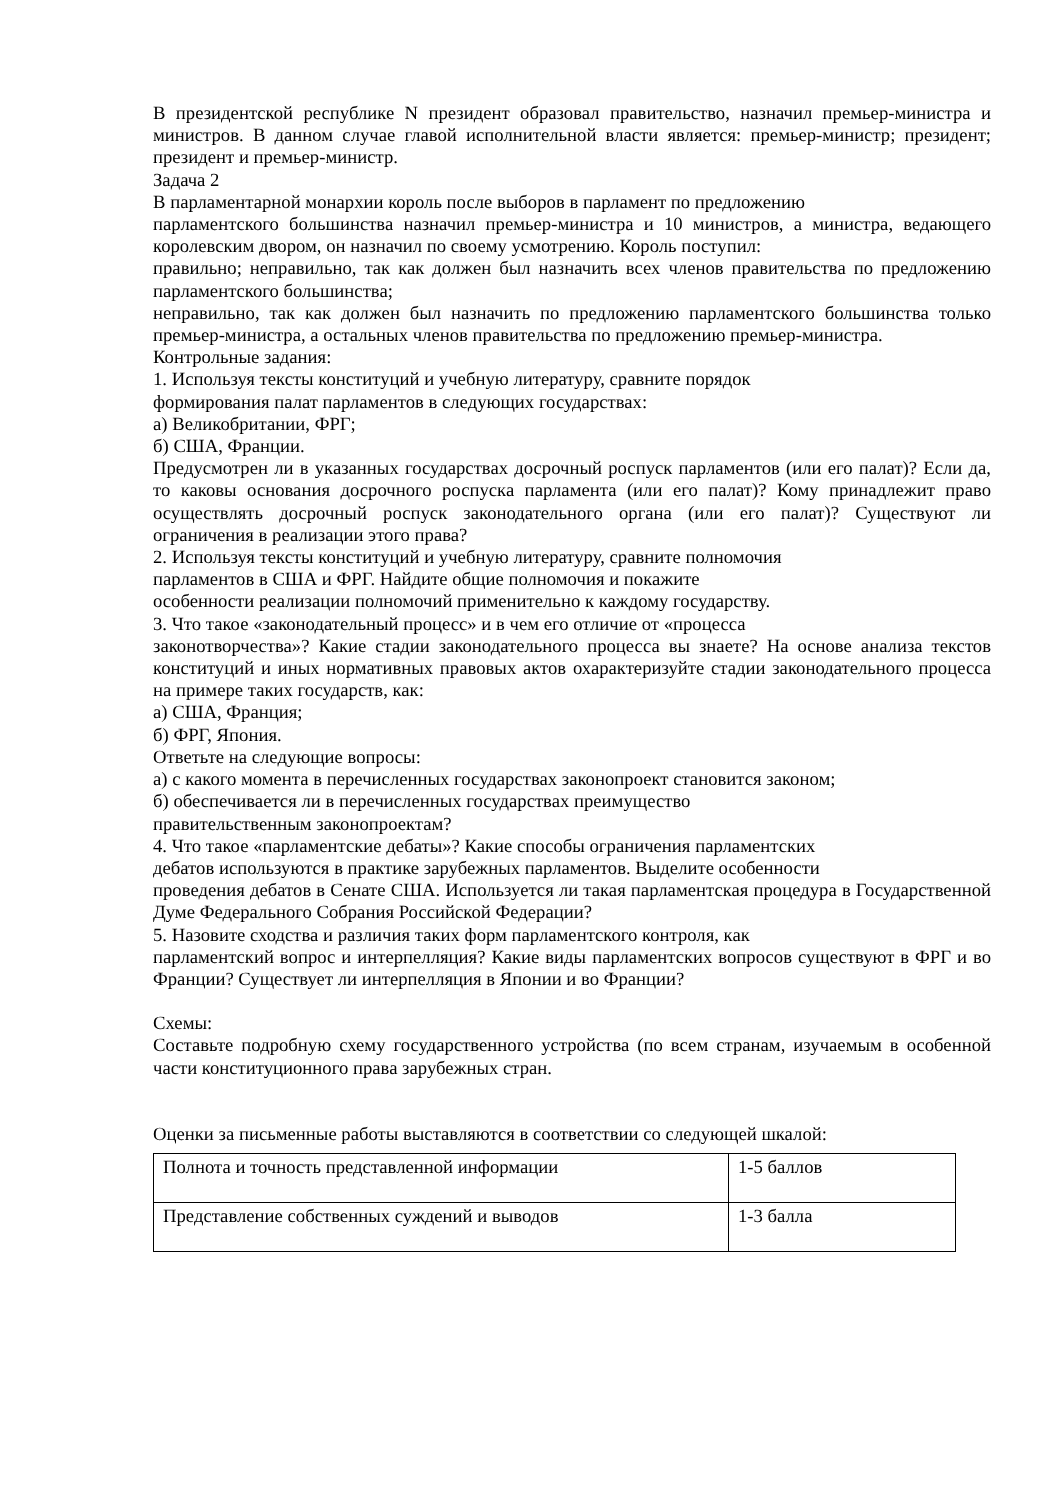В президентской республике N президент образовал правительство, назначил премьер-министра и министров. В данном случае главой исполнительной власти является: премьер-министр; президент; президент и премьер-министр.
Задача 2
В парламентарной монархии король после выборов в парламент по предложению
парламентского большинства назначил премьер-министра и 10 министров, а министра, ведающего королевским двором, он назначил по своему усмотрению. Король поступил:
правильно; неправильно, так как должен был назначить всех членов правительства по предложению парламентского большинства;
неправильно, так как должен был назначить по предложению парламентского большинства только премьер-министра, а остальных членов правительства по предложению премьер-министра.
Контрольные задания:
1. Используя тексты конституций и учебную литературу, сравните порядок
формирования палат парламентов в следующих государствах:
а) Великобритании, ФРГ;
б) США, Франции.
Предусмотрен ли в указанных государствах досрочный роспуск парламентов (или его палат)? Если да, то каковы основания досрочного роспуска парламента (или его палат)? Кому принадлежит право осуществлять досрочный роспуск законодательного органа (или его палат)? Существуют ли ограничения в реализации этого права?
2. Используя тексты конституций и учебную литературу, сравните полномочия
парламентов в США и ФРГ. Найдите общие полномочия и покажите
особенности реализации полномочий применительно к каждому государству.
3. Что такое «законодательный процесс» и в чем его отличие от «процесса
законотворчества»? Какие стадии законодательного процесса вы знаете? На основе анализа текстов конституций и иных нормативных правовых актов охарактеризуйте стадии законодательного процесса на примере таких государств, как:
а) США, Франция;
б) ФРГ, Япония.
Ответьте на следующие вопросы:
а) с какого момента в перечисленных государствах законопроект становится законом;
б) обеспечивается ли в перечисленных государствах преимущество
правительственным законопроектам?
4. Что такое «парламентские дебаты»? Какие способы ограничения парламентских
дебатов используются в практике зарубежных парламентов. Выделите особенности
проведения дебатов в Сенате США. Используется ли такая парламентская процедура в Государственной Думе Федерального Собрания Российской Федерации?
5. Назовите сходства и различия таких форм парламентского контроля, как
парламентский вопрос и интерпелляция? Какие виды парламентских вопросов существуют в ФРГ и во Франции? Существует ли интерпелляция в Японии и во Франции?
Схемы:
Составьте подробную схему государственного устройства (по всем странам, изучаемым в особенной части конституционного права зарубежных стран.
Оценки за письменные работы выставляются в соответствии со следующей шкалой:
| Полнота и точность представленной информации | 1-5 баллов |
| Представление собственных суждений и выводов | 1-3 балла |